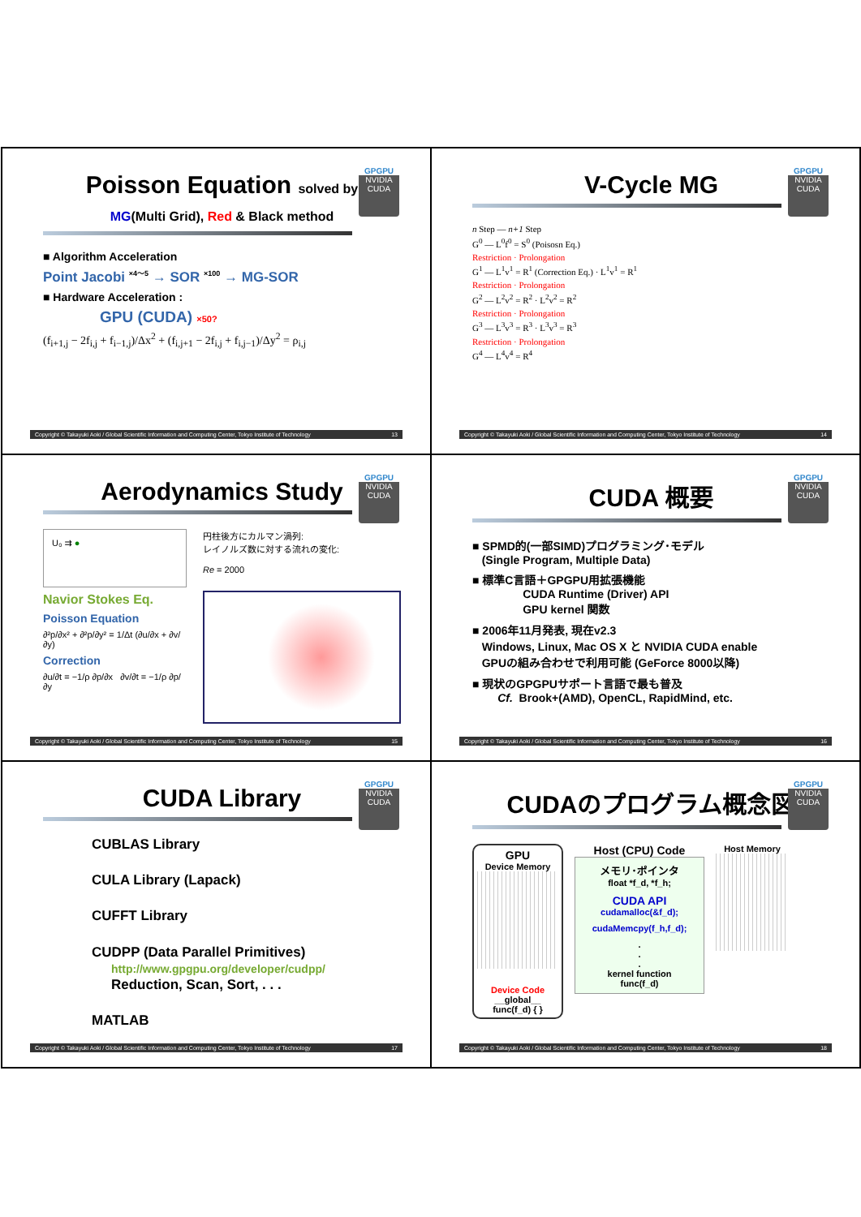GPGPU
NVIDIA CUDA
Poisson Equation solved by
MG(Multi Grid), Red & Black method
■ Algorithm Acceleration
Point Jacobi <sup>×4～5</sup> → SOR <sup>×100</sup> → MG-SOR
■ Hardware Acceleration :
GPU (CUDA) ×50?
(f<sub>i+1,j</sub> − 2f<sub>i,j</sub> + f<sub>i−1,j</sub>)/Δx<sup>2</sup> + (f<sub>i,j+1</sub> − 2f<sub>i,j</sub> + f<sub>i,j−1</sub>)/Δy<sup>2</sup> = ρ<sub>i,j</sub>
Copyright © Takayuki Aoki / Global Scientific Information and Computing Center, Tokyo Institute of Technology 13
GPGPU
NVIDIA CUDA
V-Cycle MG
n Step — n+1 Step
G<sup>0</sup> — L<sup>0</sup>f<sup>0</sup> = S<sup>0</sup> (Poisosn Eq.)
Restriction · Prolongation
G<sup>1</sup> — L<sup>1</sup>v<sup>1</sup> = R<sup>1</sup> (Correction Eq.) · L<sup>1</sup>v<sup>1</sup> = R<sup>1</sup>
Restriction · Prolongation
G<sup>2</sup> — L<sup>2</sup>v<sup>2</sup> = R<sup>2</sup> · L<sup>2</sup>v<sup>2</sup> = R<sup>2</sup>
Restriction · Prolongation
G<sup>3</sup> — L<sup>3</sup>v<sup>3</sup> = R<sup>3</sup> · L<sup>3</sup>v<sup>3</sup> = R<sup>3</sup>
Restriction · Prolongation
G<sup>4</sup> — L<sup>4</sup>v<sup>4</sup> = R<sup>4</sup>
Copyright © Takayuki Aoki / Global Scientific Information and Computing Center, Tokyo Institute of Technology 14
GPGPU
NVIDIA CUDA
Aerodynamics Study
U₀ ⇉ ●
Navior Stokes Eq.
Poisson Equation
∂²p/∂x² + ∂²p/∂y² = 1/Δt (∂u/∂x + ∂v/∂y)
Correction
∂u/∂t = −1/ρ ∂p/∂x ∂v/∂t = −1/ρ ∂p/∂y
円柱後方にカルマン渦列:
レイノルズ数に対する流れの変化:
Re = 2000
Copyright © Takayuki Aoki / Global Scientific Information and Computing Center, Tokyo Institute of Technology 15
GPGPU
NVIDIA CUDA
CUDA 概要
■ SPMD的(一部SIMD)プログラミング･モデル
(Single Program, Multiple Data)
■ 標準C言語＋GPGPU用拡張機能
CUDA Runtime (Driver) API
GPU kernel 関数
■ 2006年11月発表, 現在v2.3
Windows, Linux, Mac OS X と NVIDIA CUDA enable
GPUの組み合わせで利用可能 (GeForce 8000以降)
■ 現状のGPGPUサポート言語で最も普及
Cf. Brook+(AMD), OpenCL, RapidMind, etc.
Copyright © Takayuki Aoki / Global Scientific Information and Computing Center, Tokyo Institute of Technology 16
GPGPU
NVIDIA CUDA
CUDA Library
CUBLAS Library
CULA Library (Lapack)
CUFFT Library
CUDPP (Data Parallel Primitives)
http://www.gpgpu.org/developer/cudpp/
Reduction, Scan, Sort, . . .
MATLAB
Copyright © Takayuki Aoki / Global Scientific Information and Computing Center, Tokyo Institute of Technology 17
GPGPU
NVIDIA CUDA
CUDAのプログラム概念図
GPU
Device Memory
Device Code
__global__
func(f_d) { }
Host (CPU) Code
メモリ･ポインタ
float *f_d, *f_h;
CUDA API
cudamalloc(&f_d);
cudaMemcpy(f_h,f_d);
.
.
.
kernel function
func(f_d)
Host Memory
Copyright © Takayuki Aoki / Global Scientific Information and Computing Center, Tokyo Institute of Technology 18